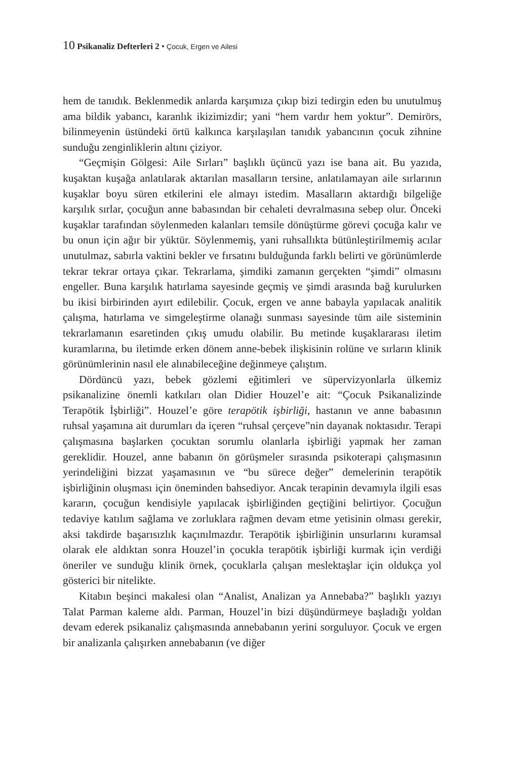10 Psikanaliz Defterleri 2 • Çocuk, Ergen ve Ailesi
hem de tanıdık. Beklenmedik anlarda karşımıza çıkıp bizi tedirgin eden bu unutulmuş ama bildik yabancı, karanlık ikizimizdir; yani “hem vardır hem yoktur”. Demirörs, bilinmeyenin üstündeki örtü kalkınca karşılaşılan tanıdık yabancının çocuk zihnine sunduğu zenginliklerin altını çiziyor.
“Geçmişin Gölgesi: Aile Sırları” başlıklı üçüncü yazı ise bana ait. Bu yazıda, kuşaktan kuşağa anlatılarak aktarılan masalların tersine, anlatılamayan aile sırlarının kuşaklar boyu süren etkilerini ele almayı istedim. Masalların aktardığı bilgeliğe karşılık sırlar, çocuğun anne babasından bir cehaleti devralmasına sebep olur. Önceki kuşaklar tarafından söylenmeden kalanları temsile dönüştürme görevi çocuğa kalır ve bu onun için ağır bir yüktür. Söylenmemiş, yani ruhsallıkta bütünleştirilmemiş acılar unutulmaz, sabırla vaktini bekler ve fırsatını bulduğunda farklı belirti ve görünümlerde tekrar tekrar ortaya çıkar. Tekrarlama, şimdiki zamanın gerçekten “şimdi” olmasını engeller. Buna karşılık hatırlama sayesinde geçmiş ve şimdi arasında bağ kurulurken bu ikisi birbirinden ayırt edilebilir. Çocuk, ergen ve anne babayla yapılacak analitik çalışma, hatırlama ve simgeleştirme olanağı sunması sayesinde tüm aile sisteminin tekrarlamanın esaretinden çıkış umudu olabilir. Bu metinde kuşaklararası iletim kuramlarına, bu iletimde erken dönem anne-bebek ilişkisinin rolüne ve sırların klinik görünümlerinin nasıl ele alınabileceğine değinmeye çalıştım.
Dördüncü yazı, bebek gözlemi eğitimleri ve süpervizyonlarla ülkemiz psikanalizine önemli katkıları olan Didier Houzel’e ait: “Çocuk Psikanalizinde Terapötik İşbirliği”. Houzel’e göre terapötik işbirliği, hastanın ve anne babasının ruhsal yaşamına ait durumları da içeren “ruhsal çerçeve”nin dayanak noktasıdır. Terapi çalışmasına başlarken çocuktan sorumlu olanlarla işbirliği yapmak her zaman gereklidir. Houzel, anne babanın ön görüşmeler sırasında psikoterapi çalışmasının yerindeliğini bizzat yaşamasının ve “bu sürece değer” demelerinin terapötik işbirliğinin oluşması için öneminden bahsediyor. Ancak terapinin devamıyla ilgili esas kararın, çocuğun kendisiyle yapılacak işbirliğinden geçtiğini belirtiyor. Çocuğun tedaviye katılım sağlama ve zorluklara rağmen devam etme yetisinin olması gerekir, aksi takdirde başarısızlık kaçınılmazdır. Terapötik işbirliğinin unsurlarını kuramsal olarak ele aldıktan sonra Houzel’in çocukla terapötik işbirliği kurmak için verdiği öneriler ve sunduğu klinik örnek, çocuklarla çalışan meslektaşlar için oldukça yol gösterici bir nitelikte.
Kitabın beşinci makalesi olan “Analist, Analizan ya Annebaba?” başlıklı yazıyı Talat Parman kaleme aldı. Parman, Houzel’in bizi düşündürmeye başladığı yoldan devam ederek psikanaliz çalışmasında annebabanın yerini sorguluyor. Çocuk ve ergen bir analizanla çalışırken annebabanın (ve diğer